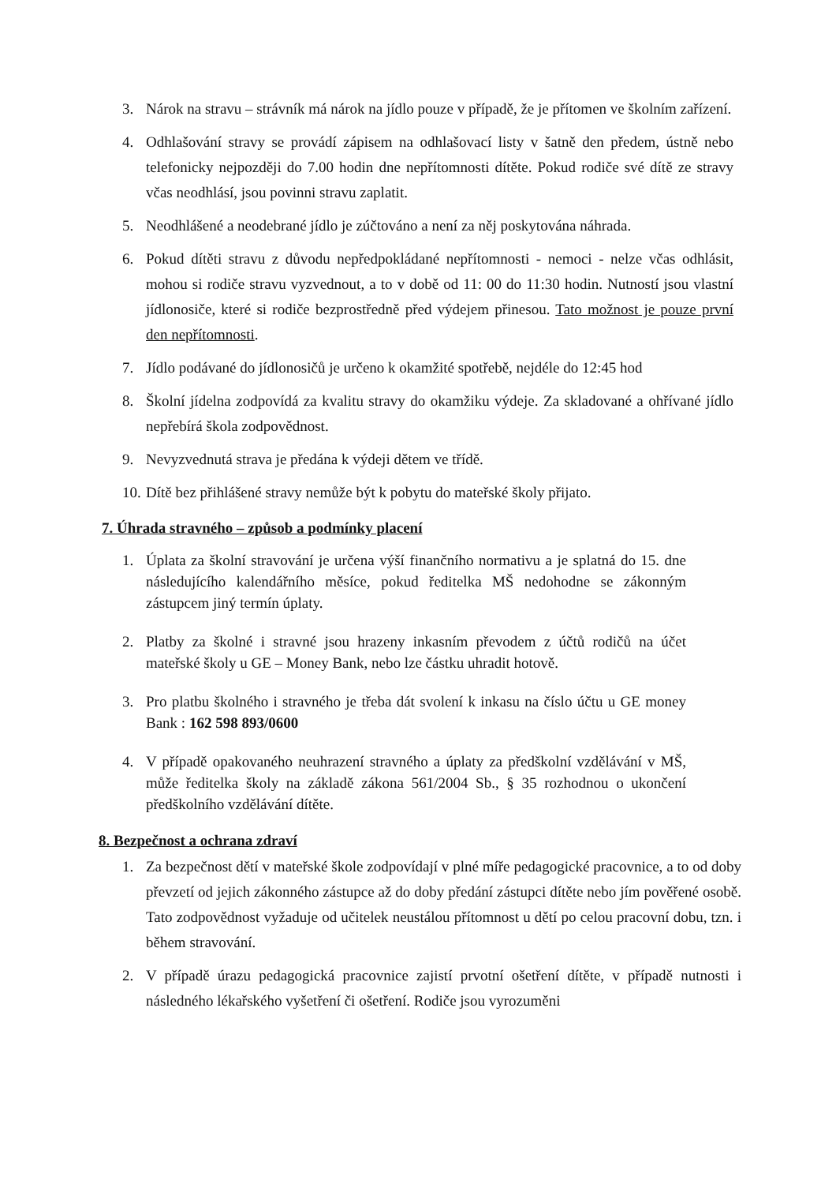3. Nárok na stravu – strávník má nárok na jídlo pouze v případě, že je přítomen ve školním zařízení.
4. Odhlašování stravy se provádí zápisem na odhlašovací listy v šatně den předem, ústně nebo telefonicky nejpozději do 7.00 hodin dne nepřítomnosti dítěte. Pokud rodiče své dítě ze stravy včas neodhlásí, jsou povinni stravu zaplatit.
5. Neodhlášené a neodebrané jídlo je zúčtováno a není za něj poskytována náhrada.
6. Pokud dítěti stravu z důvodu nepředpokládané nepřítomnosti - nemoci - nelze včas odhlásit, mohou si rodiče stravu vyzvednout, a to v době od 11: 00 do 11:30 hodin. Nutností jsou vlastní jídlonosiče, které si rodiče bezprostředně před výdejem přinesou. Tato možnost je pouze první den nepřítomnosti.
7. Jídlo podávané do jídlonosičů je určeno k okamžité spotřebě, nejdéle do 12:45 hod
8. Školní jídelna zodpovídá za kvalitu stravy do okamžiku výdeje. Za skladované a ohřívané jídlo nepřebírá škola zodpovědnost.
9. Nevyzvednutá strava je předána k výdeji dětem ve třídě.
10. Dítě bez přihlášené stravy nemůže být k pobytu do mateřské školy přijato.
7. Úhrada stravného – způsob a podmínky placení
1. Úplata za školní stravování je určena výší finančního normativu a je splatná do 15. dne následujícího kalendářního měsíce, pokud ředitelka MŠ nedohodne se zákonným zástupcem jiný termín úplaty.
2. Platby za školné i stravné jsou hrazeny inkasním převodem z účtů rodičů na účet mateřské školy u GE – Money Bank, nebo lze částku uhradit hotově.
3. Pro platbu školného i stravného je třeba dát svolení k inkasu na číslo účtu u GE money Bank : 162 598 893/0600
4. V případě opakovaného neuhrazení stravného a úplaty za předškolní vzdělávání v MŠ, může ředitelka školy na základě zákona 561/2004 Sb., § 35 rozhodnou o ukončení předškolního vzdělávání dítěte.
8. Bezpečnost a ochrana zdraví
1. Za bezpečnost dětí v mateřské škole zodpovídají v plné míře pedagogické pracovnice, a to od doby převzetí od jejich zákonného zástupce až do doby předání zástupci dítěte nebo jím pověřené osobě. Tato zodpovědnost vyžaduje od učitelek neustálou přítomnost u dětí po celou pracovní dobu, tzn. i během stravování.
2. V případě úrazu pedagogická pracovnice zajistí prvotní ošetření dítěte, v případě nutnosti i následného lékařského vyšetření či ošetření. Rodiče jsou vyrozuměni